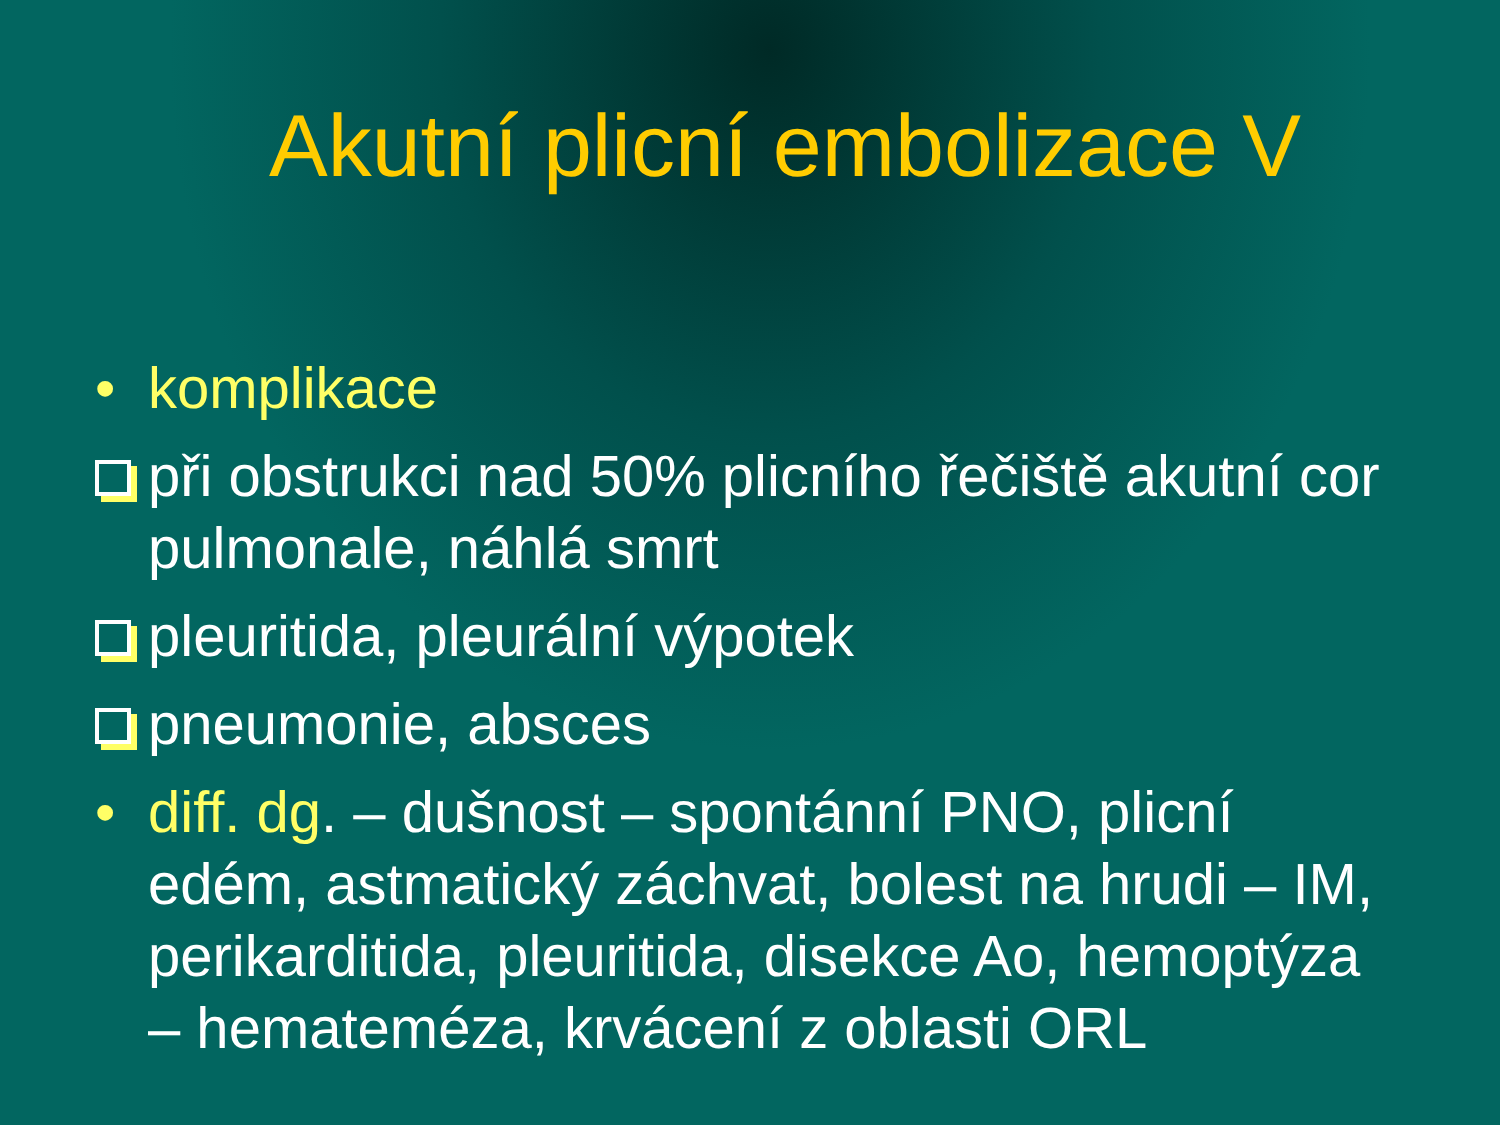Akutní plicní embolizace V
• komplikace
při obstrukci nad 50% plicního řečiště akutní cor pulmonale, náhlá smrt
pleuritida, pleurální výpotek
pneumonie, absces
• diff. dg. – dušnost – spontánní PNO, plicní edém, astmatický záchvat, bolest na hrudi – IM, perikarditida, pleuritida, disekce Ao, hemoptýza – hemateméza, krvácení z oblasti ORL